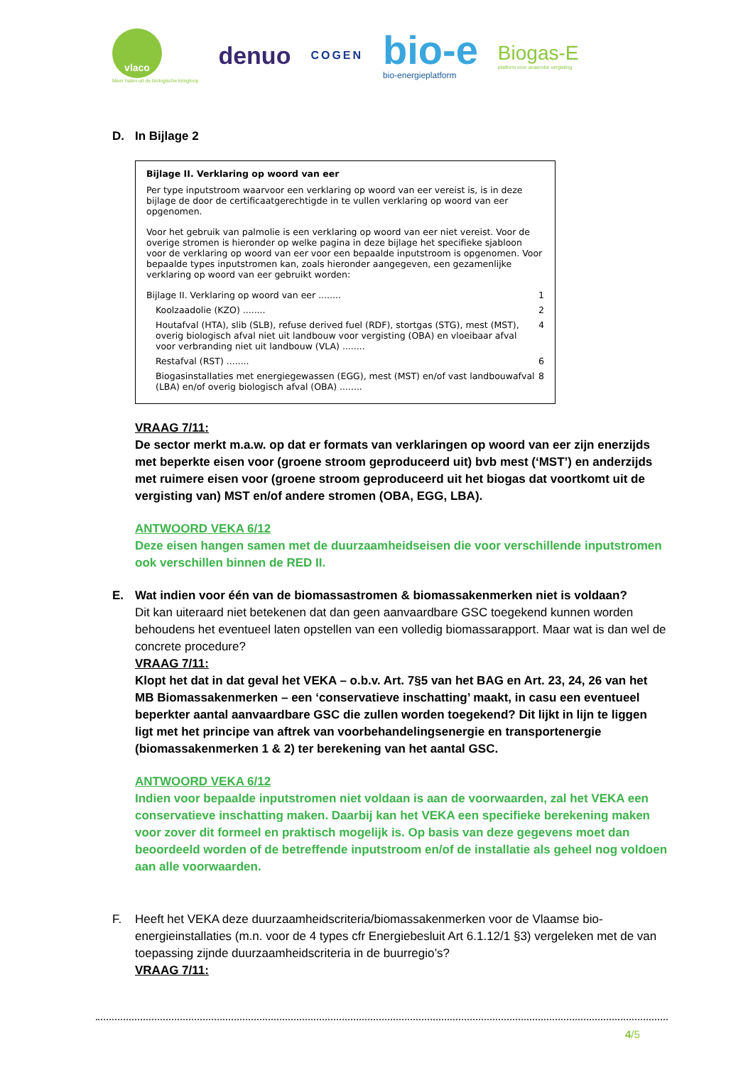vlaco
Meer halen uit de biologische kringloop
denuo
COGEN
bio-e
bio-energieplatform
Biogas-E
platform voor anaerobe vergisting
D. In Bijlage 2
Bijlage II. Verklaring op woord van eer
Per type inputstroom waarvoor een verklaring op woord van eer vereist is, is in deze bijlage de door de certificaatgerechtigde in te vullen verklaring op woord van eer opgenomen.
Voor het gebruik van palmolie is een verklaring op woord van eer niet vereist. Voor de overige stromen is hieronder op welke pagina in deze bijlage het specifieke sjabloon voor de verklaring op woord van eer voor een bepaalde inputstroom is opgenomen. Voor bepaalde types inputstromen kan, zoals hieronder aangegeven, een gezamenlijke verklaring op woord van eer gebruikt worden:
Bijlage II. Verklaring op woord van eer ........ 1
Koolzaadolie (KZO) ........ 2
Houtafval (HTA), slib (SLB), refuse derived fuel (RDF), stortgas (STG), mest (MST), overig biologisch afval niet uit landbouw voor vergisting (OBA) en vloeibaar afval voor verbranding niet uit landbouw (VLA) ........ 4
Restafval (RST) ........ 6
Biogasinstallaties met energiegewassen (EGG), mest (MST) en/of vast landbouwafval (LBA) en/of overig biologisch afval (OBA) ........ 8
VRAAG 7/11:
De sector merkt m.a.w. op dat er formats van verklaringen op woord van eer zijn enerzijds met beperkte eisen voor (groene stroom geproduceerd uit) bvb mest (‘MST’) en anderzijds met ruimere eisen voor (groene stroom geproduceerd uit het biogas dat voortkomt uit de vergisting van) MST en/of andere stromen (OBA, EGG, LBA).
ANTWOORD VEKA 6/12
Deze eisen hangen samen met de duurzaamheidseisen die voor verschillende inputstromen ook verschillen binnen de RED II.
E. Wat indien voor één van de biomassastromen & biomassakenmerken niet is voldaan?
Dit kan uiteraard niet betekenen dat dan geen aanvaardbare GSC toegekend kunnen worden behoudens het eventueel laten opstellen van een volledig biomassarapport. Maar wat is dan wel de concrete procedure?
VRAAG 7/11:
Klopt het dat in dat geval het VEKA – o.b.v. Art. 7§5 van het BAG en Art. 23, 24, 26 van het MB Biomassakenmerken – een ‘conservatieve inschatting’ maakt, in casu een eventueel beperkter aantal aanvaardbare GSC die zullen worden toegekend? Dit lijkt in lijn te liggen ligt met het principe van aftrek van voorbehandelingsenergie en transportenergie (biomassakenmerken 1 & 2) ter berekening van het aantal GSC.
ANTWOORD VEKA 6/12
Indien voor bepaalde inputstromen niet voldaan is aan de voorwaarden, zal het VEKA een conservatieve inschatting maken. Daarbij kan het VEKA een specifieke berekening maken voor zover dit formeel en praktisch mogelijk is. Op basis van deze gegevens moet dan beoordeeld worden of de betreffende inputstroom en/of de installatie als geheel nog voldoen aan alle voorwaarden.
F. Heeft het VEKA deze duurzaamheidscriteria/biomassakenmerken voor de Vlaamse bio-energieinstallaties (m.n. voor de 4 types cfr Energiebesluit Art 6.1.12/1 §3) vergeleken met de van toepassing zijnde duurzaamheidscriteria in de buurregio’s?
VRAAG 7/11:
4/5